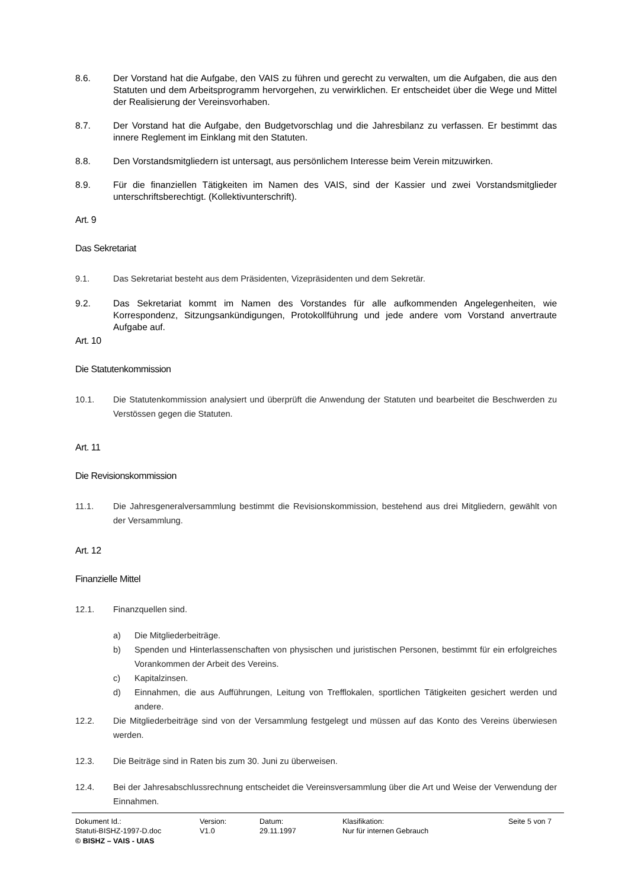8.6. Der Vorstand hat die Aufgabe, den VAIS zu führen und gerecht zu verwalten, um die Aufgaben, die aus den Statuten und dem Arbeitsprogramm hervorgehen, zu verwirklichen. Er entscheidet über die Wege und Mittel der Realisierung der Vereinsvorhaben.
8.7. Der Vorstand hat die Aufgabe, den Budgetvorschlag und die Jahresbilanz zu verfassen. Er bestimmt das innere Reglement im Einklang mit den Statuten.
8.8. Den Vorstandsmitgliedern ist untersagt, aus persönlichem Interesse beim Verein mitzuwirken.
8.9. Für die finanziellen Tätigkeiten im Namen des VAIS, sind der Kassier und zwei Vorstandsmitglieder unterschriftsberechtigt. (Kollektivunterschrift).
Art. 9
Das Sekretariat
9.1. Das Sekretariat besteht aus dem Präsidenten, Vizepräsidenten und dem Sekretär.
9.2. Das Sekretariat kommt im Namen des Vorstandes für alle aufkommenden Angelegenheiten, wie Korrespondenz, Sitzungsankündigungen, Protokollführung und jede andere vom Vorstand anvertraute Aufgabe auf.
Art. 10
Die Statutenkommission
10.1. Die Statutenkommission analysiert und überprüft die Anwendung der Statuten und bearbeitet die Beschwerden zu Verstössen gegen die Statuten.
Art. 11
Die Revisionskommission
11.1. Die Jahresgeneralversammlung bestimmt die Revisionskommission, bestehend aus drei Mitgliedern, gewählt von der Versammlung.
Art. 12
Finanzielle Mittel
12.1. Finanzquellen sind.
a) Die Mitgliederbeiträge.
b) Spenden und Hinterlassenschaften von physischen und juristischen Personen, bestimmt für ein erfolgreiches Vorankommen der Arbeit des Vereins.
c) Kapitalzinsen.
d) Einnahmen, die aus Aufführungen, Leitung von Trefflokalen, sportlichen Tätigkeiten gesichert werden und andere.
12.2. Die Mitgliederbeiträge sind von der Versammlung festgelegt und müssen auf das Konto des Vereins überwiesen werden.
12.3. Die Beiträge sind in Raten bis zum 30. Juni zu überweisen.
12.4. Bei der Jahresabschlussrechnung entscheidet die Vereinsversammlung über die Art und Weise der Verwendung der Einnahmen.
Dokument Id.:
Statuti-BISHZ-1997-D.doc
Version:
V1.0
Datum:
29.11.1997
Klasifikation:
Nur für internen Gebrauch
Seite 5 von 7
© BISHZ – VAIS - UIAS